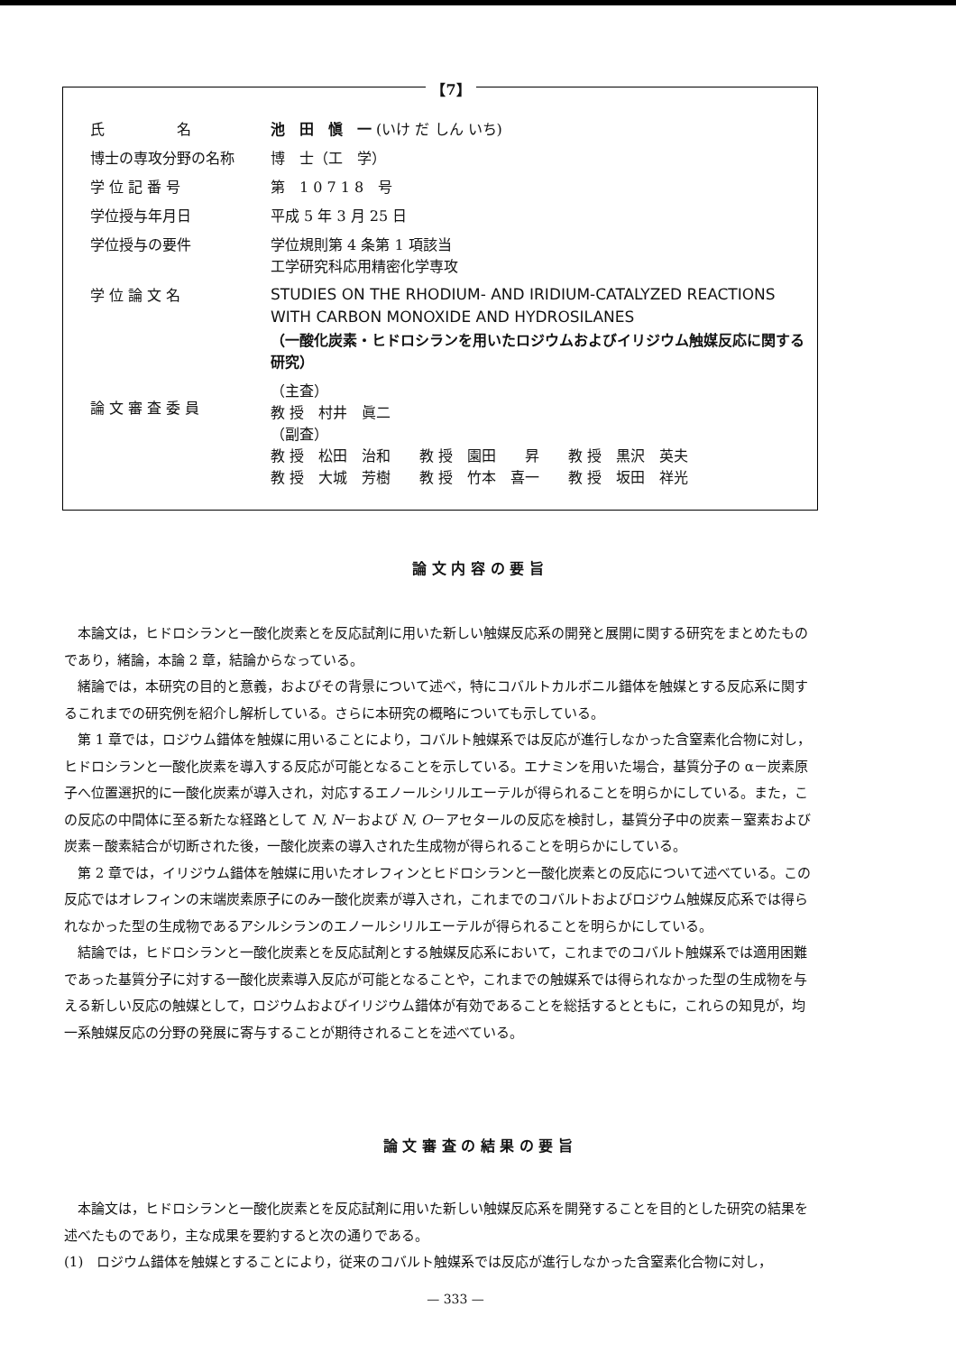【7】
氏　　　　　名 池　田　愼　一 (いけ だ しん いち)
博士の専攻分野の名称 博　士（工　学）
学 位 記 番 号 第　1 0 7 1 8　号
学位授与年月日 平成 5 年 3 月 25 日
学位授与の要件 学位規則第 4 条第 1 項該当
工学研究科応用精密化学専攻
学 位 論 文 名
STUDIES ON THE RHODIUM- AND IRIDIUM-CATALYZED REACTIONS WITH CARBON MONOXIDE AND HYDROSILANES
（一酸化炭素・ヒドロシランを用いたロジウムおよびイリジウム触媒反応に関する研究）
論 文 審 査 委 員 （主査）
教 授　村井　眞二
（副査）
教 授　松田　治和　　教 授　園田　　昇　　教 授　黒沢　英夫
教 授　大城　芳樹　　教 授　竹本　喜一　　教 授　坂田　祥光
論 文 内 容 の 要 旨
本論文は，ヒドロシランと一酸化炭素とを反応試剤に用いた新しい触媒反応系の開発と展開に関する研究をまとめたものであり，緒論，本論 2 章，結論からなっている。
緒論では，本研究の目的と意義，およびその背景について述べ，特にコバルトカルボニル錯体を触媒とする反応系に関するこれまでの研究例を紹介し解析している。さらに本研究の概略についても示している。
第 1 章では，ロジウム錯体を触媒に用いることにより，コバルト触媒系では反応が進行しなかった含窒素化合物に対し，ヒドロシランと一酸化炭素を導入する反応が可能となることを示している。エナミンを用いた場合，基質分子の α－炭素原子へ位置選択的に一酸化炭素が導入され，対応するエノールシリルエーテルが得られることを明らかにしている。また，この反応の中間体に至る新たな経路として N, N－および N, O－アセタールの反応を検討し，基質分子中の炭素－窒素および炭素－酸素結合が切断された後，一酸化炭素の導入された生成物が得られることを明らかにしている。
第 2 章では，イリジウム錯体を触媒に用いたオレフィンとヒドロシランと一酸化炭素との反応について述べている。この反応ではオレフィンの末端炭素原子にのみ一酸化炭素が導入され，これまでのコバルトおよびロジウム触媒反応系では得られなかった型の生成物であるアシルシランのエノールシリルエーテルが得られることを明らかにしている。
結論では，ヒドロシランと一酸化炭素とを反応試剤とする触媒反応系において，これまでのコバルト触媒系では適用困難であった基質分子に対する一酸化炭素導入反応が可能となることや，これまでの触媒系では得られなかった型の生成物を与える新しい反応の触媒として，ロジウムおよびイリジウム錯体が有効であることを総括するとともに，これらの知見が，均一系触媒反応の分野の発展に寄与することが期待されることを述べている。
論 文 審 査 の 結 果 の 要 旨
本論文は，ヒドロシランと一酸化炭素とを反応試剤に用いた新しい触媒反応系を開発することを目的とした研究の結果を述べたものであり，主な成果を要約すると次の通りである。
(1)　ロジウム錯体を触媒とすることにより，従来のコバルト触媒系では反応が進行しなかった含窒素化合物に対し，
— 333 —